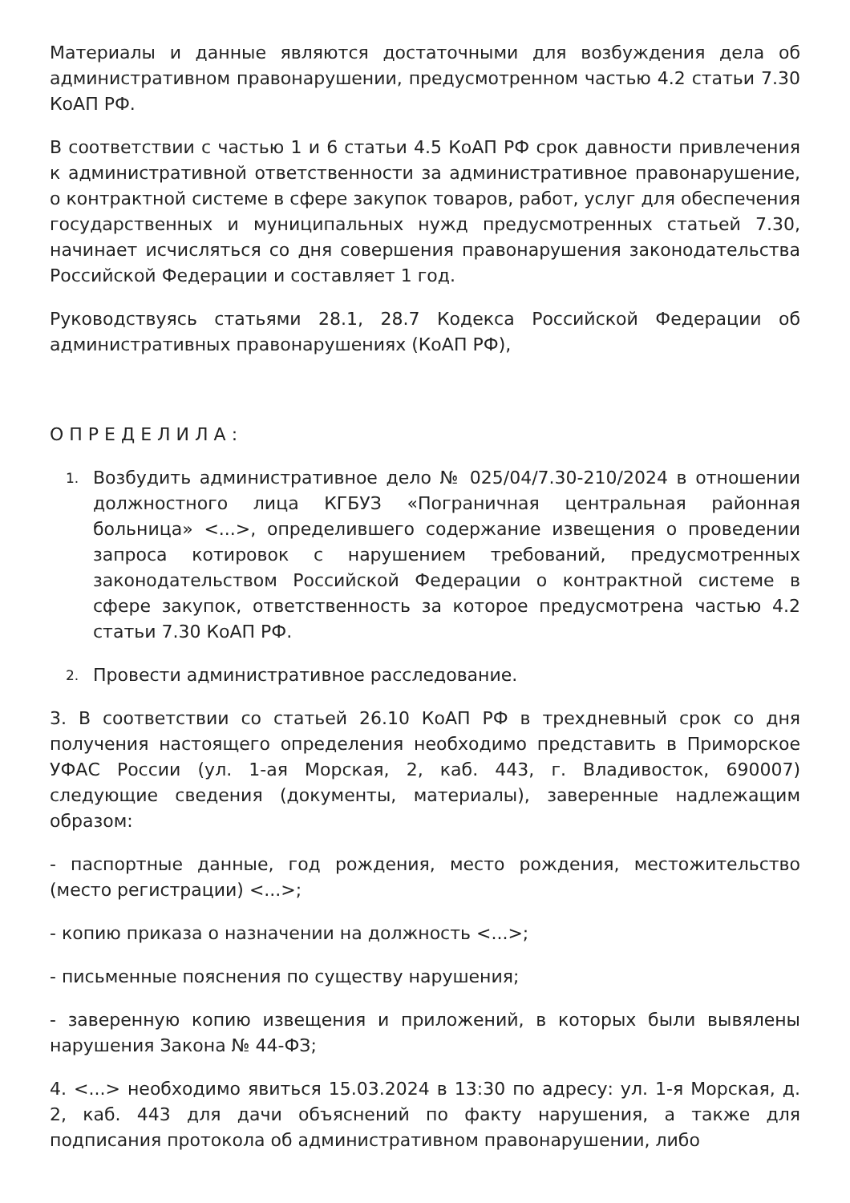Материалы и данные являются достаточными для возбуждения дела об административном правонарушении, предусмотренном частью 4.2 статьи 7.30 КоАП РФ.
В соответствии с частью 1 и 6 статьи 4.5 КоАП РФ срок давности привлечения к административной ответственности за административное правонарушение, о контрактной системе в сфере закупок товаров, работ, услуг для обеспечения государственных и муниципальных нужд предусмотренных статьей 7.30, начинает исчисляться со дня совершения правонарушения законодательства Российской Федерации и составляет 1 год.
Руководствуясь статьями 28.1, 28.7 Кодекса Российской Федерации об административных правонарушениях (КоАП РФ),
О П Р Е Д Е Л И Л А :
1. Возбудить административное дело № 025/04/7.30-210/2024 в отношении должностного лица КГБУЗ «Пограничная центральная районная больница» <...>, определившего содержание извещения о проведении запроса котировок с нарушением требований, предусмотренных законодательством Российской Федерации о контрактной системе в сфере закупок, ответственность за которое предусмотрена частью 4.2 статьи 7.30 КоАП РФ.
2. Провести административное расследование.
3. В соответствии со статьей 26.10 КоАП РФ в трехдневный срок со дня получения настоящего определения необходимо представить в Приморское УФАС России (ул. 1-ая Морская, 2, каб. 443, г. Владивосток, 690007) следующие сведения (документы, материалы), заверенные надлежащим образом:
- паспортные данные, год рождения, место рождения, местожительство (место регистрации) <...>;
- копию приказа о назначении на должность <...>;
- письменные пояснения по существу нарушения;
- заверенную копию извещения и приложений, в которых были вывялены нарушения Закона № 44-ФЗ;
4. <...> необходимо явиться 15.03.2024 в 13:30 по адресу: ул. 1-я Морская, д. 2, каб. 443 для дачи объяснений по факту нарушения, а также для подписания протокола об административном правонарушении, либо